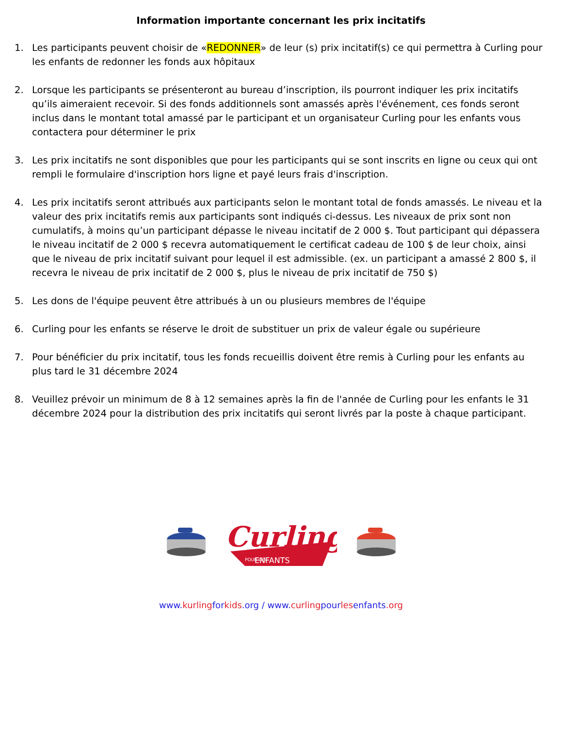Information importante concernant les prix incitatifs
1. Les participants peuvent choisir de «REDONNER» de leur (s) prix incitatif(s) ce qui permettra à Curling pour les enfants de redonner les fonds aux hôpitaux
2. Lorsque les participants se présenteront au bureau d’inscription, ils pourront indiquer les prix incitatifs qu’ils aimeraient recevoir. Si des fonds additionnels sont amassés après l'événement, ces fonds seront inclus dans le montant total amassé par le participant et un organisateur Curling pour les enfants vous contactera pour déterminer le prix
3. Les prix incitatifs ne sont disponibles que pour les participants qui se sont inscrits en ligne ou ceux qui ont rempli le formulaire d'inscription hors ligne et payé leurs frais d'inscription.
4. Les prix incitatifs seront attribués aux participants selon le montant total de fonds amassés. Le niveau et la valeur des prix incitatifs remis aux participants sont indiqués ci-dessus. Les niveaux de prix sont non cumulatifs, à moins qu’un participant dépasse le niveau incitatif de 2 000 $. Tout participant qui dépassera le niveau incitatif de 2 000 $ recevra automatiquement le certificat cadeau de 100 $ de leur choix, ainsi que le niveau de prix incitatif suivant pour lequel il est admissible. (ex. un participant a amassé 2 800 $, il recevra le niveau de prix incitatif de 2 000 $, plus le niveau de prix incitatif de 750 $)
5. Les dons de l'équipe peuvent être attribués à un ou plusieurs membres de l'équipe
6. Curling pour les enfants se réserve le droit de substituer un prix de valeur égale ou supérieure
7. Pour bénéficier du prix incitatif, tous les fonds recueillis doivent être remis à Curling pour les enfants au plus tard le 31 décembre 2024
8. Veuillez prévoir un minimum de 8 à 12 semaines après la fin de l'année de Curling pour les enfants le 31 décembre 2024 pour la distribution des prix incitatifs qui seront livrés par la poste à chaque participant.
Curling
POUR LES
ENFANTS
www.kurlingforkids.org / www.curlingpourlesenfants.org